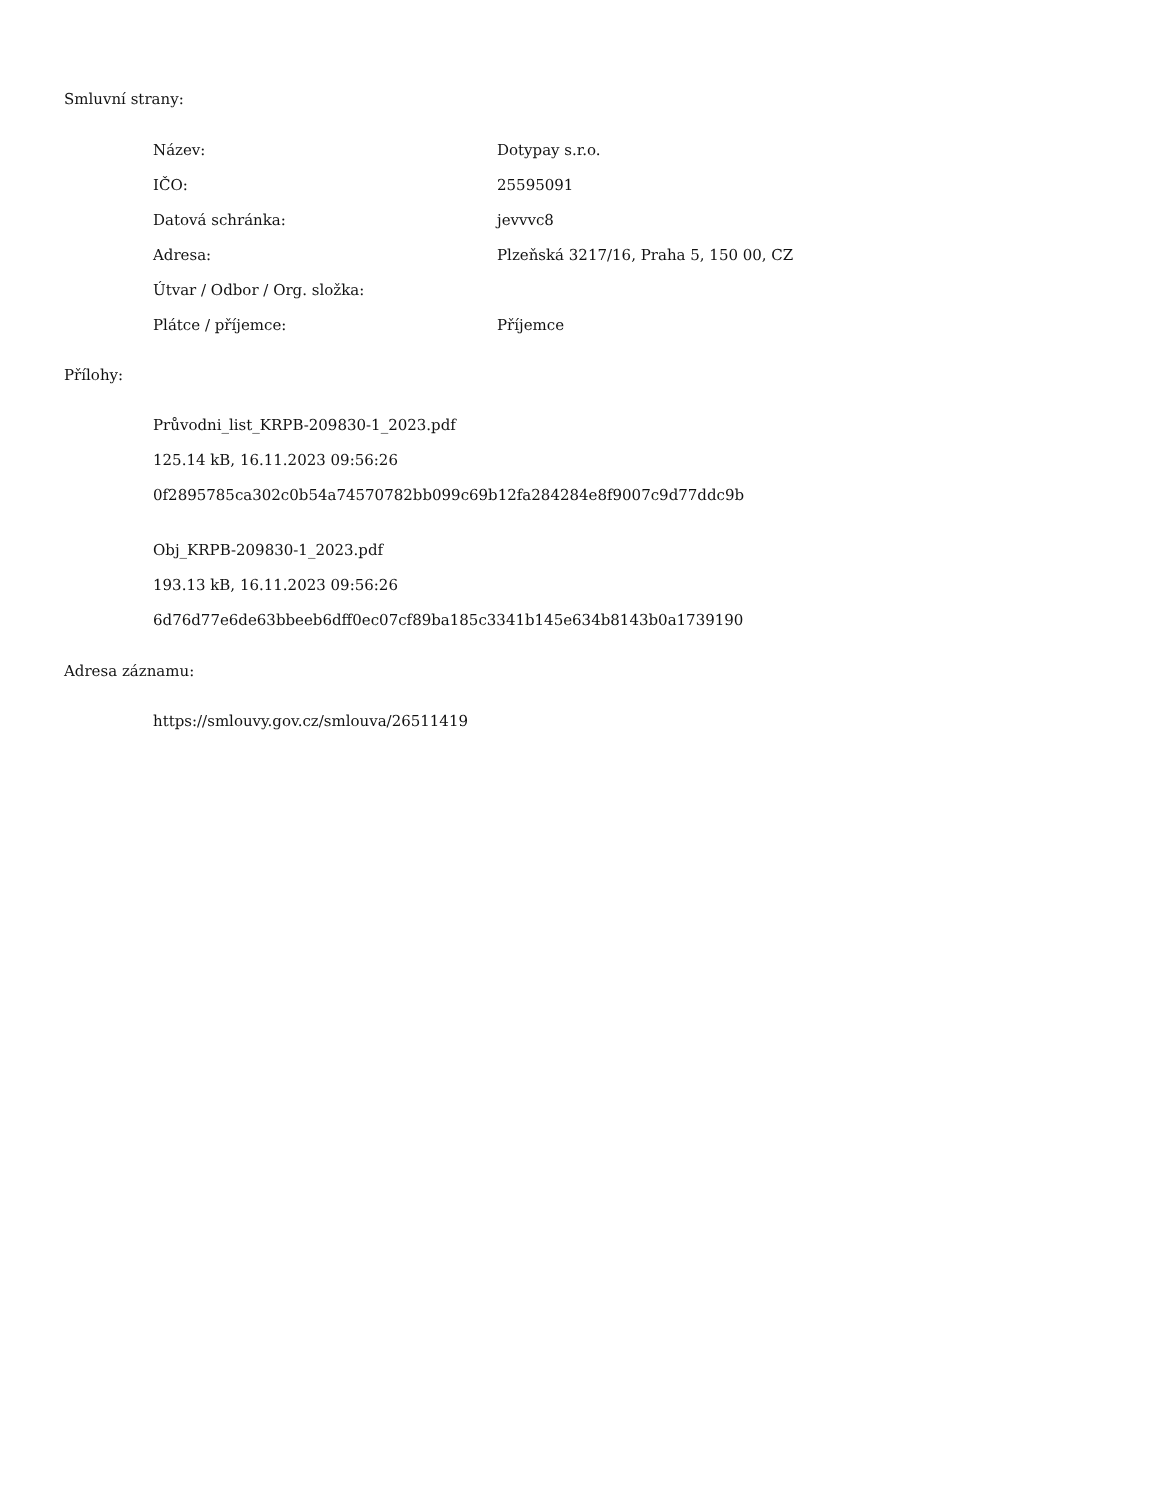Smluvní strany:
| Název: | Dotypay s.r.o. |
| IČO: | 25595091 |
| Datová schránka: | jevvvc8 |
| Adresa: | Plzeňská 3217/16, Praha 5, 150 00, CZ |
| Útvar / Odbor / Org. složka: | |
| Plátce / příjemce: | Příjemce |
Přílohy:
Průvodni_list_KRPB-209830-1_2023.pdf
125.14 kB, 16.11.2023 09:56:26
0f2895785ca302c0b54a74570782bb099c69b12fa284284e8f9007c9d77ddc9b
Obj_KRPB-209830-1_2023.pdf
193.13 kB, 16.11.2023 09:56:26
6d76d77e6de63bbeeb6dff0ec07cf89ba185c3341b145e634b8143b0a1739190
Adresa záznamu:
https://smlouvy.gov.cz/smlouva/26511419